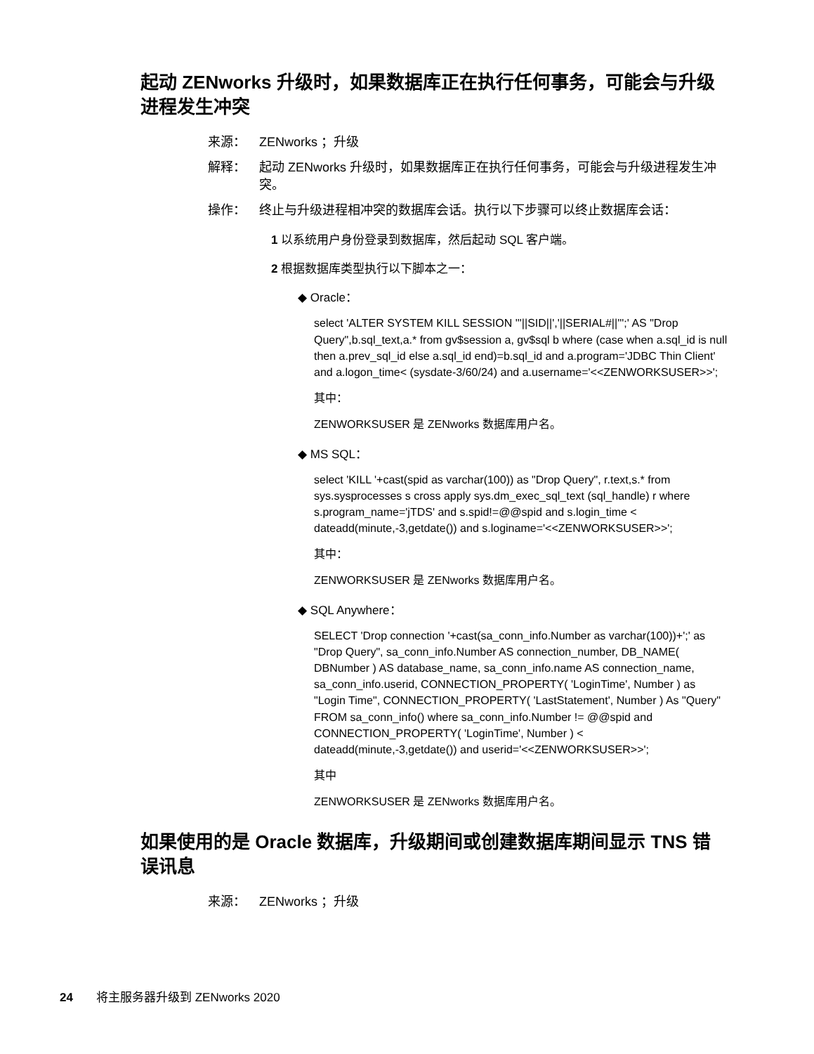起动 ZENworks 升级时，如果数据库正在执行任何事务，可能会与升级进程发生冲突
来源： ZENworks ；升级
解释： 起动 ZENworks 升级时，如果数据库正在执行任何事务，可能会与升级进程发生冲突。
操作： 终止与升级进程相冲突的数据库会话。执行以下步骤可以终止数据库会话：
1 以系统用户身份登录到数据库，然后起动 SQL 客户端。
2 根据数据库类型执行以下脚本之一：
◆ Oracle：
select 'ALTER SYSTEM KILL SESSION '''||SID||','||SERIAL#||''';' AS "Drop Query",b.sql_text,a.* from gv$session a, gv$sql b where (case when a.sql_id is null then a.prev_sql_id else a.sql_id end)=b.sql_id and a.program='JDBC Thin Client' and a.logon_time< (sysdate-3/60/24) and a.username='<<ZENWORKSUSER>>';
其中：
ZENWORKSUSER 是 ZENworks 数据库用户名。
◆ MS SQL：
select 'KILL '+cast(spid as varchar(100)) as "Drop Query", r.text,s.* from sys.sysprocesses s cross apply sys.dm_exec_sql_text (sql_handle) r where s.program_name='jTDS' and s.spid!=@@spid and s.login_time < dateadd(minute,-3,getdate()) and s.loginame='<<ZENWORKSUSER>>';
其中：
ZENWORKSUSER 是 ZENworks 数据库用户名。
◆ SQL Anywhere：
SELECT 'Drop connection '+cast(sa_conn_info.Number as varchar(100))+';' as "Drop Query", sa_conn_info.Number AS connection_number, DB_NAME( DBNumber ) AS database_name, sa_conn_info.name AS connection_name, sa_conn_info.userid, CONNECTION_PROPERTY( 'LoginTime', Number ) as "Login Time", CONNECTION_PROPERTY( 'LastStatement', Number ) As "Query" FROM sa_conn_info() where sa_conn_info.Number != @@spid and CONNECTION_PROPERTY( 'LoginTime', Number ) < dateadd(minute,-3,getdate()) and userid='<<ZENWORKSUSER>>';
其中
ZENWORKSUSER 是 ZENworks 数据库用户名。
如果使用的是 Oracle 数据库，升级期间或创建数据库期间显示 TNS 错误讯息
来源： ZENworks ；升级
24 将主服务器升级到 ZENworks 2020